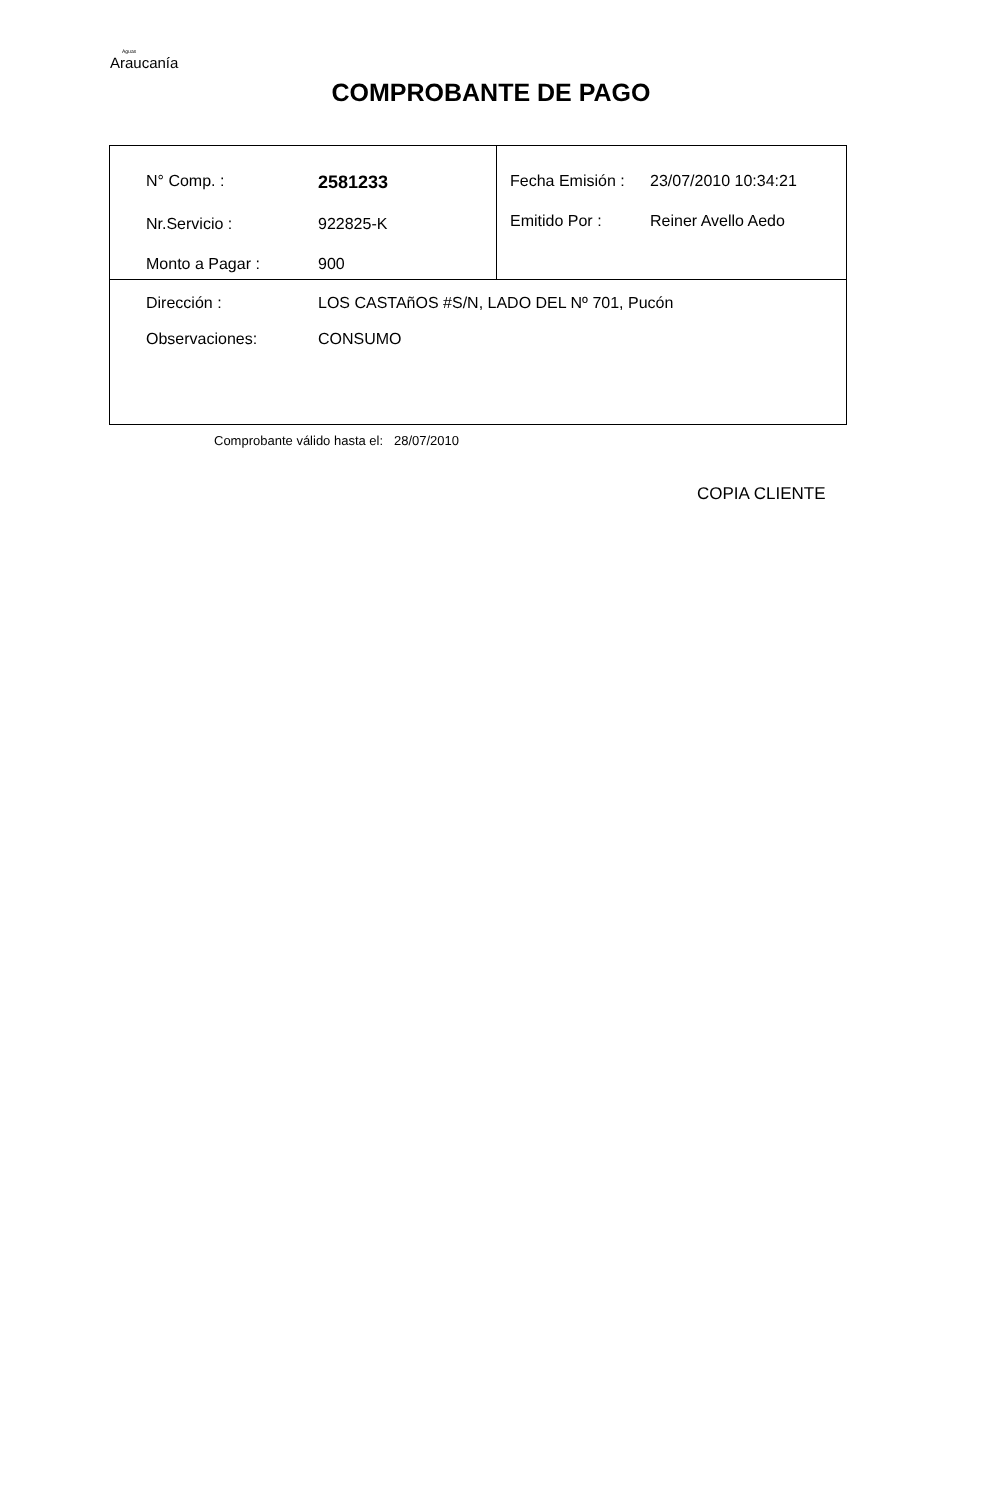Aguas
Araucanía
COMPROBANTE DE PAGO
| / N° Comp. : / 2581233 / / Nr.Servicio : / 922825-K / / Monto a Pagar : / 900 / | / Fecha Emisión : / 23/07/2010 10:34:21 / / Emitido Por : / Reiner Avello Aedo / |
| / Dirección : / LOS CASTAñOS #S/N, LADO DEL Nº 701, Pucón / / Observaciones: / CONSUMO / | |
Comprobante válido hasta el: 28/07/2010
COPIA CLIENTE